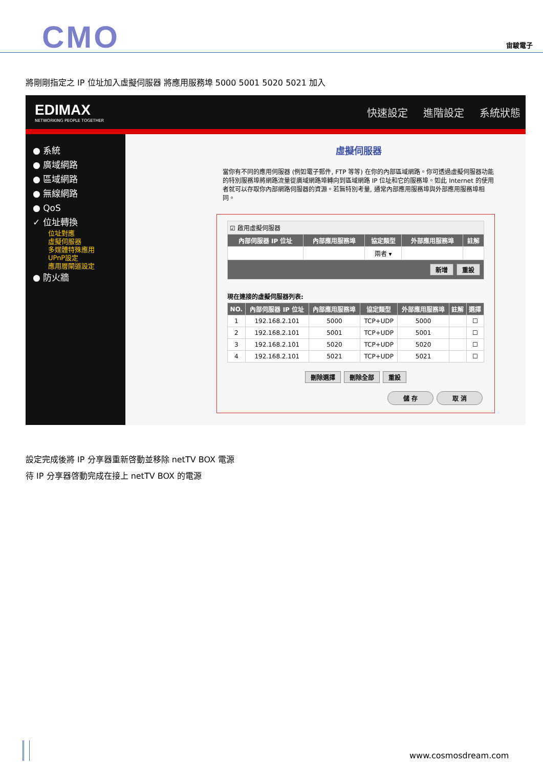CMO 宙駿電子
將剛剛指定之 IP 位址加入虛擬伺服器 將應用服務埠 5000 5001 5020 5021 加入
EDIMAX
NETWORKING PEOPLE TOGETHER
快速設定 進階設定 系統狀態
● 系統
● 廣域網路
● 區域網路
● 無線網路
● QoS
✓ 位址轉換
位址對應
虛擬伺服器
多媒體特殊應用
UPnP設定
應用層閘道設定
● 防火牆
虛擬伺服器
當你有不同的應用伺服器 (例如電子郵件, FTP 等等) 在你的內部區域網路。你可透過虛擬伺服器功能的特別服務埠將網路流量從廣域網路埠轉向到區域網路 IP 位址和它的服務埠。如此 Internet 的使用者就可以存取你內部網路伺服器的資源。若無特別考量, 通常內部應用服務埠與外部應用服務埠相同。
| ☑ 啟用虛擬伺服器 | | | | |
| 內部伺服器 IP 位址 | 內部應用服務埠 | 協定類型 | 外部應用服務埠 | 註解 |
| | | 兩者 ▾ | | |
| 新增 重設 | | | | |
現在連接的虛擬伺服器列表:
| NO. | 內部伺服器 IP 位址 | 內部應用服務埠 | 協定類型 | 外部應用服務埠 | 註解 | 選擇 |
| --- | --- | --- | --- | --- | --- | --- |
| 1 | 192.168.2.101 | 5000 | TCP+UDP | 5000 | | ☐ |
| 2 | 192.168.2.101 | 5001 | TCP+UDP | 5001 | | ☐ |
| 3 | 192.168.2.101 | 5020 | TCP+UDP | 5020 | | ☐ |
| 4 | 192.168.2.101 | 5021 | TCP+UDP | 5021 | | ☐ |
刪除選擇 刪除全部 重設
儲 存 取 消
設定完成後將 IP 分享器重新啓動並移除 netTV BOX 電源
待 IP 分享器啓動完成在接上 netTV BOX 的電源
www.cosmosdream.com